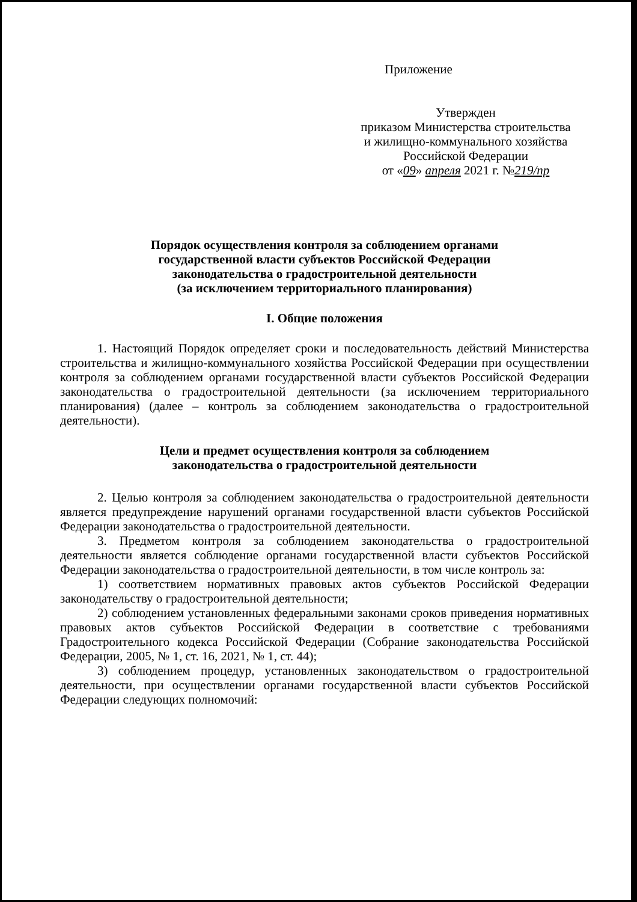Приложение
Утвержден
приказом Министерства строительства
и жилищно-коммунального хозяйства
Российской Федерации
от «09» апреля 2021 г. №219/пр
Порядок осуществления контроля за соблюдением органами
государственной власти субъектов Российской Федерации
законодательства о градостроительной деятельности
(за исключением территориального планирования)
I. Общие положения
1. Настоящий Порядок определяет сроки и последовательность действий Министерства строительства и жилищно-коммунального хозяйства Российской Федерации при осуществлении контроля за соблюдением органами государственной власти субъектов Российской Федерации законодательства о градостроительной деятельности (за исключением территориального планирования) (далее – контроль за соблюдением законодательства о градостроительной деятельности).
Цели и предмет осуществления контроля за соблюдением
законодательства о градостроительной деятельности
2. Целью контроля за соблюдением законодательства о градостроительной деятельности является предупреждение нарушений органами государственной власти субъектов Российской Федерации законодательства о градостроительной деятельности.
3. Предметом контроля за соблюдением законодательства о градостроительной деятельности является соблюдение органами государственной власти субъектов Российской Федерации законодательства о градостроительной деятельности, в том числе контроль за:
1) соответствием нормативных правовых актов субъектов Российской Федерации законодательству о градостроительной деятельности;
2) соблюдением установленных федеральными законами сроков приведения нормативных правовых актов субъектов Российской Федерации в соответствие с требованиями Градостроительного кодекса Российской Федерации (Собрание законодательства Российской Федерации, 2005, № 1, ст. 16, 2021, № 1, ст. 44);
3) соблюдением процедур, установленных законодательством о градостроительной деятельности, при осуществлении органами государственной власти субъектов Российской Федерации следующих полномочий: